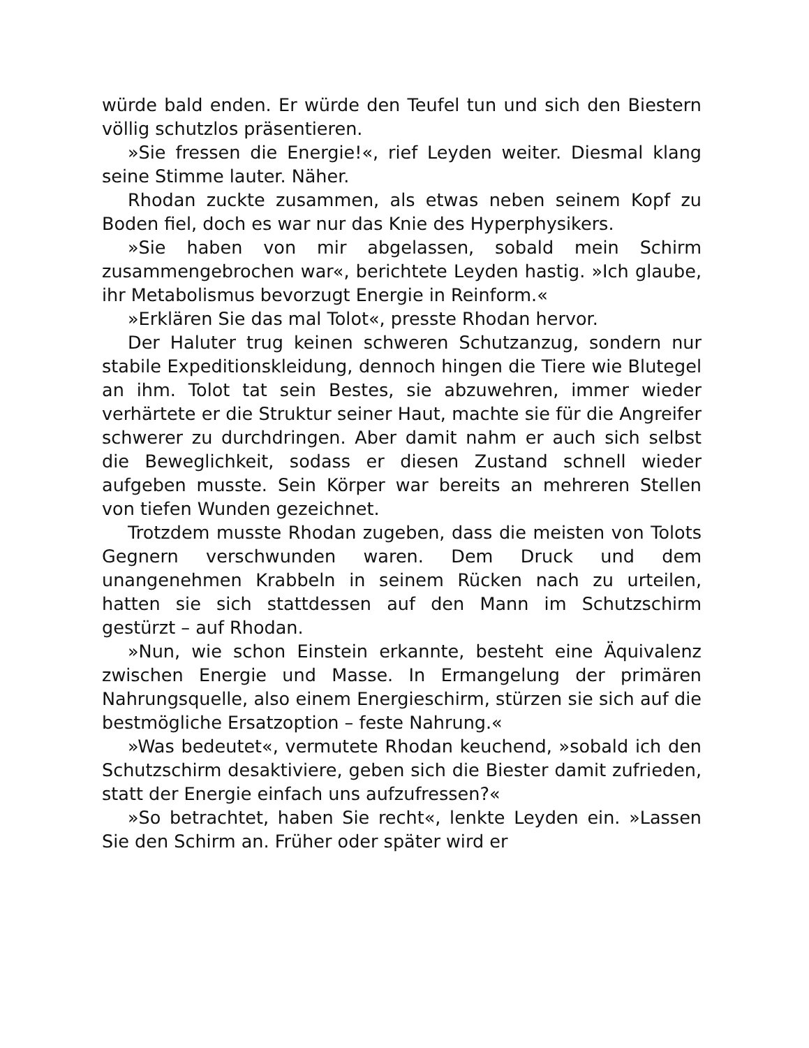würde bald enden. Er würde den Teufel tun und sich den Biestern völlig schutzlos präsentieren.
»Sie fressen die Energie!«, rief Leyden weiter. Diesmal klang seine Stimme lauter. Näher.
Rhodan zuckte zusammen, als etwas neben seinem Kopf zu Boden fiel, doch es war nur das Knie des Hyperphysikers.
»Sie haben von mir abgelassen, sobald mein Schirm zusammengebrochen war«, berichtete Leyden hastig. »Ich glaube, ihr Metabolismus bevorzugt Energie in Reinform.«
»Erklären Sie das mal Tolot«, presste Rhodan hervor.
Der Haluter trug keinen schweren Schutzanzug, sondern nur stabile Expeditionskleidung, dennoch hingen die Tiere wie Blutegel an ihm. Tolot tat sein Bestes, sie abzuwehren, immer wieder verhärtete er die Struktur seiner Haut, machte sie für die Angreifer schwerer zu durchdringen. Aber damit nahm er auch sich selbst die Beweglichkeit, sodass er diesen Zustand schnell wieder aufgeben musste. Sein Körper war bereits an mehreren Stellen von tiefen Wunden gezeichnet.
Trotzdem musste Rhodan zugeben, dass die meisten von Tolots Gegnern verschwunden waren. Dem Druck und dem unangenehmen Krabbeln in seinem Rücken nach zu urteilen, hatten sie sich stattdessen auf den Mann im Schutzschirm gestürzt – auf Rhodan.
»Nun, wie schon Einstein erkannte, besteht eine Äquivalenz zwischen Energie und Masse. In Ermangelung der primären Nahrungsquelle, also einem Energieschirm, stürzen sie sich auf die bestmögliche Ersatzoption – feste Nahrung.«
»Was bedeutet«, vermutete Rhodan keuchend, »sobald ich den Schutzschirm desaktiviere, geben sich die Biester damit zufrieden, statt der Energie einfach uns aufzufressen?«
»So betrachtet, haben Sie recht«, lenkte Leyden ein. »Lassen Sie den Schirm an. Früher oder später wird er